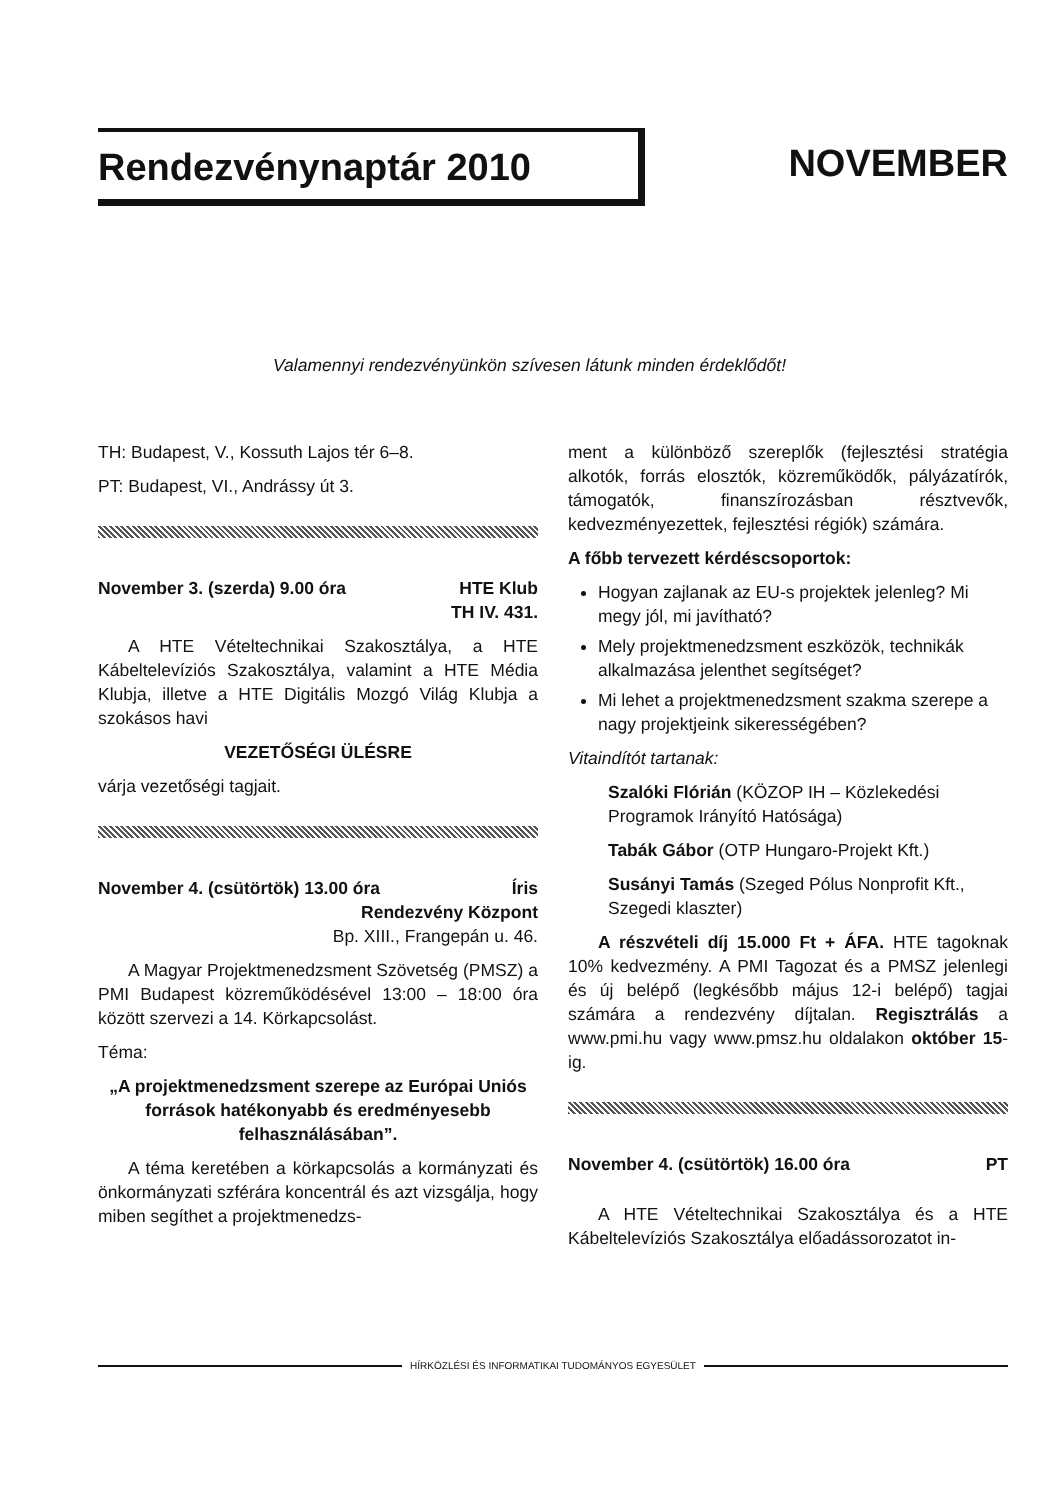Rendezvénynaptár 2010 NOVEMBER
Valamennyi rendezvényünkön szívesen látunk minden érdeklődőt!
TH: Budapest, V., Kossuth Lajos tér 6–8.
PT: Budapest, VI., Andrássy út 3.
November 3. (szerda) 9.00 óra HTE Klub
TH IV. 431.
A HTE Vételtechnikai Szakosztálya, a HTE Kábeltelevíziós Szakosztálya, valamint a HTE Média Klubja, illetve a HTE Digitális Mozgó Világ Klubja a szokásos havi
VEZETŐSÉGI ÜLÉSRE
várja vezetőségi tagjait.
November 4. (csütörtök) 13.00 óra Íris
Rendezvény Központ
Bp. XIII., Frangepán u. 46.
A Magyar Projektmenedzsment Szövetség (PMSZ) a PMI Budapest közreműködésével 13:00 – 18:00 óra között szervezi a 14. Körkapcsolást.
Téma:
„A projektmenedzsment szerepe az Európai Uniós források hatékonyabb és eredményesebb felhasználásában”.
A téma keretében a körkapcsolás a kormányzati és önkormányzati szférára koncentrál és azt vizsgálja, hogy miben segíthet a projektmenedzs-
ment a különböző szereplők (fejlesztési stratégia alkotók, forrás elosztók, közreműködők, pályázatírók, támogatók, finanszírozásban résztvevők, kedvezményezettek, fejlesztési régiók) számára.
A főbb tervezett kérdéscsoportok:
Hogyan zajlanak az EU-s projektek jelenleg? Mi megy jól, mi javítható?
Mely projektmenedzsment eszközök, technikák alkalmazása jelenthet segítséget?
Mi lehet a projektmenedzsment szakma szerepe a nagy projektjeink sikerességében?
Vitaindítót tartanak:
Szalóki Flórián (KÖZOP IH – Közlekedési Programok Irányító Hatósága)
Tabák Gábor (OTP Hungaro-Projekt Kft.)
Susányi Tamás (Szeged Pólus Nonprofit Kft., Szegedi klaszter)
A részvételi díj 15.000 Ft + ÁFA. HTE tagoknak 10% kedvezmény. A PMI Tagozat és a PMSZ jelenlegi és új belépő (legkésőbb május 12-i belépő) tagjai számára a rendezvény díjtalan. Regisztrálás a www.pmi.hu vagy www.pmsz.hu oldalakon október 15-ig.
November 4. (csütörtök) 16.00 óra PT
A HTE Vételtechnikai Szakosztálya és a HTE Kábeltelevíziós Szakosztálya előadássorozatot in-
HÍRKÖZLÉSI ÉS INFORMATIKAI TUDOMÁNYOS EGYESÜLET